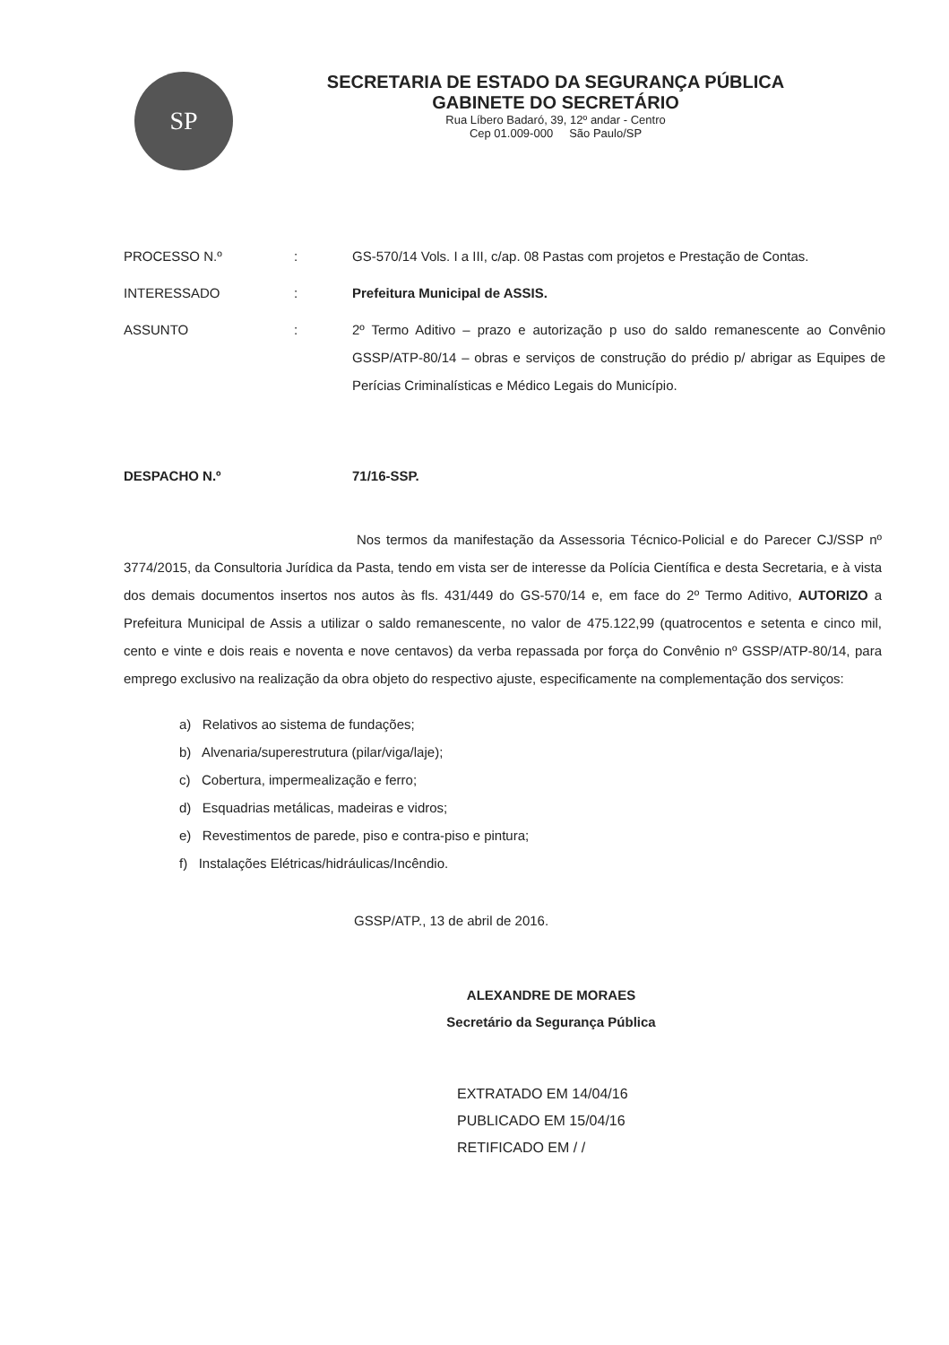SP
SECRETARIA DE ESTADO DA SEGURANÇA PÚBLICA
GABINETE DO SECRETÁRIO
Rua Líbero Badaró, 39, 12º andar - Centro
Cep 01.009-000 São Paulo/SP
PROCESSO N.º : GS-570/14 Vols. I a III, c/ap. 08 Pastas com projetos e Prestação de Contas.
INTERESSADO : Prefeitura Municipal de ASSIS.
ASSUNTO : 2º Termo Aditivo – prazo e autorização p uso do saldo remanescente ao Convênio GSSP/ATP-80/14 – obras e serviços de construção do prédio p/ abrigar as Equipes de Perícias Criminalísticas e Médico Legais do Município.
DESPACHO N.º 71/16-SSP.
Nos termos da manifestação da Assessoria Técnico-Policial e do Parecer CJ/SSP nº 3774/2015, da Consultoria Jurídica da Pasta, tendo em vista ser de interesse da Polícia Científica e desta Secretaria, e à vista dos demais documentos insertos nos autos às fls. 431/449 do GS-570/14 e, em face do 2º Termo Aditivo, AUTORIZO a Prefeitura Municipal de Assis a utilizar o saldo remanescente, no valor de 475.122,99 (quatrocentos e setenta e cinco mil, cento e vinte e dois reais e noventa e nove centavos) da verba repassada por força do Convênio nº GSSP/ATP-80/14, para emprego exclusivo na realização da obra objeto do respectivo ajuste, especificamente na complementação dos serviços:
a) Relativos ao sistema de fundações;
b) Alvenaria/superestrutura (pilar/viga/laje);
c) Cobertura, impermealização e ferro;
d) Esquadrias metálicas, madeiras e vidros;
e) Revestimentos de parede, piso e contra-piso e pintura;
f) Instalações Elétricas/hidráulicas/Incêndio.
GSSP/ATP., 13 de abril de 2016.
ALEXANDRE DE MORAES
Secretário da Segurança Pública
EXTRATADO EM 14/04/16
PUBLICADO EM 15/04/16
RETIFICADO EM / /